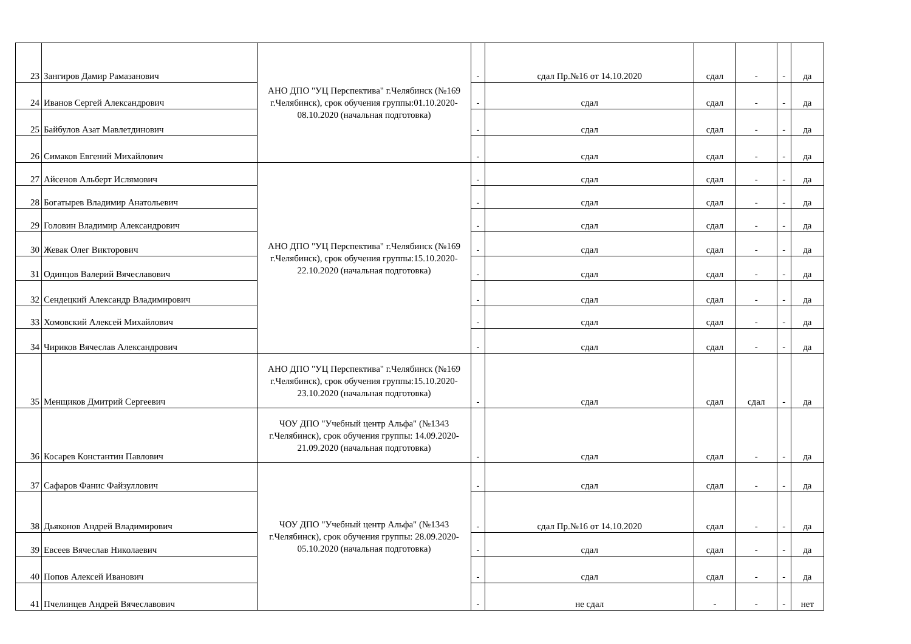| 23 | Зангиров Дамир Рамазанович | АНО ДПО "УЦ Перспектива" г.Челябинск (№169 г.Челябинск), срок обучения группы:01.10.2020-08.10.2020 (начальная подготовка) | - | сдал Пр.№16 от 14.10.2020 | сдал | - | - | да |
| 24 | Иванов Сергей Александрович | | - | сдал | сдал | - | - | да |
| 25 | Байбулов Азат Мавлетдинович | | - | сдал | сдал | - | - | да |
| 26 | Симаков Евгений Михайлович | | - | сдал | сдал | - | - | да |
| 27 | Айсенов Альберт Ислямович | АНО ДПО "УЦ Перспектива" г.Челябинск (№169 г.Челябинск), срок обучения группы:15.10.2020-22.10.2020 (начальная подготовка) | - | сдал | сдал | - | - | да |
| 28 | Богатырев Владимир Анатольевич | | - | сдал | сдал | - | - | да |
| 29 | Головин Владимир Александрович | | - | сдал | сдал | - | - | да |
| 30 | Жевак Олег Викторович | | - | сдал | сдал | - | - | да |
| 31 | Одинцов Валерий Вячеславович | | - | сдал | сдал | - | - | да |
| 32 | Сендецкий Александр Владимирович | | - | сдал | сдал | - | - | да |
| 33 | Хомовский Алексей Михайлович | | - | сдал | сдал | - | - | да |
| 34 | Чириков Вячеслав Александрович | | - | сдал | сдал | - | - | да |
| 35 | Менщиков Дмитрий Сергеевич | АНО ДПО "УЦ Перспектива" г.Челябинск (№169 г.Челябинск), срок обучения группы:15.10.2020-23.10.2020 (начальная подготовка) | - | сдал | сдал | сдал | - | да |
| 36 | Косарев Константин Павлович | ЧОУ ДПО "Учебный центр Альфа" (№1343 г.Челябинск), срок обучения группы: 14.09.2020-21.09.2020 (начальная подготовка) | - | сдал | сдал | - | - | да |
| 37 | Сафаров Фанис Файзуллович | ЧОУ ДПО "Учебный центр Альфа" (№1343 г.Челябинск), срок обучения группы: 28.09.2020-05.10.2020 (начальная подготовка) | - | сдал | сдал | - | - | да |
| 38 | Дьяконов Андрей Владимирович | | - | сдал Пр.№16 от 14.10.2020 | сдал | - | - | да |
| 39 | Евсеев Вячеслав Николаевич | | - | сдал | сдал | - | - | да |
| 40 | Попов Алексей Иванович | | - | сдал | сдал | - | - | да |
| 41 | Пчелинцев Андрей Вячеславович | | - | не сдал | - | - | - | нет |